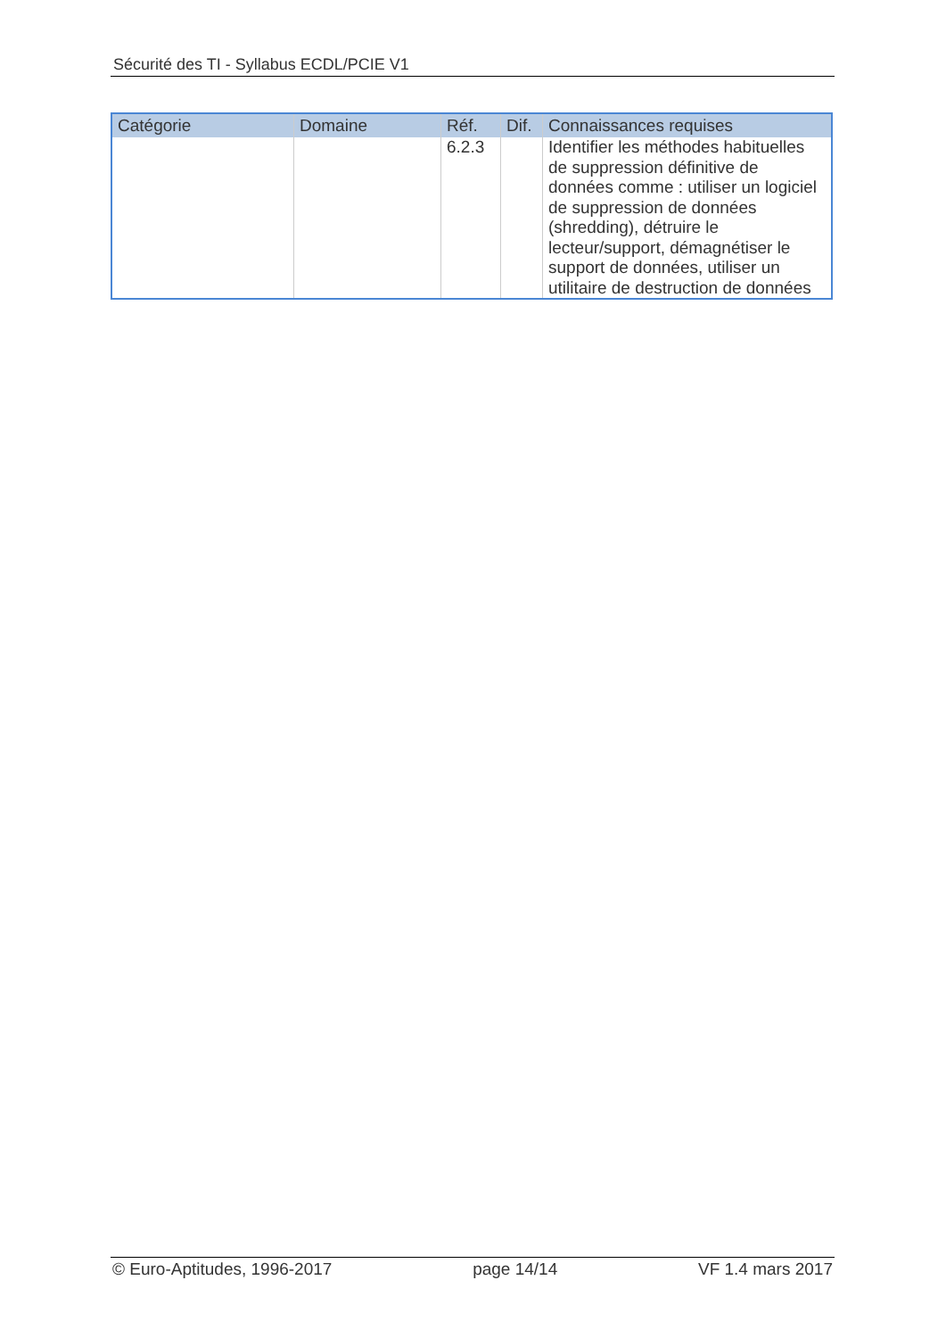Sécurité des TI - Syllabus ECDL/PCIE V1
| Catégorie | Domaine | Réf. | Dif. | Connaissances requises |
| --- | --- | --- | --- | --- |
| | | 6.2.3 | | Identifier les méthodes habituelles de suppression définitive de données comme : utiliser un logiciel de suppression de données (shredding), détruire le lecteur/support, démagnétiser le support de données, utiliser un utilitaire de destruction de données |
© Euro-Aptitudes, 1996-2017 page 14/14 VF 1.4 mars 2017